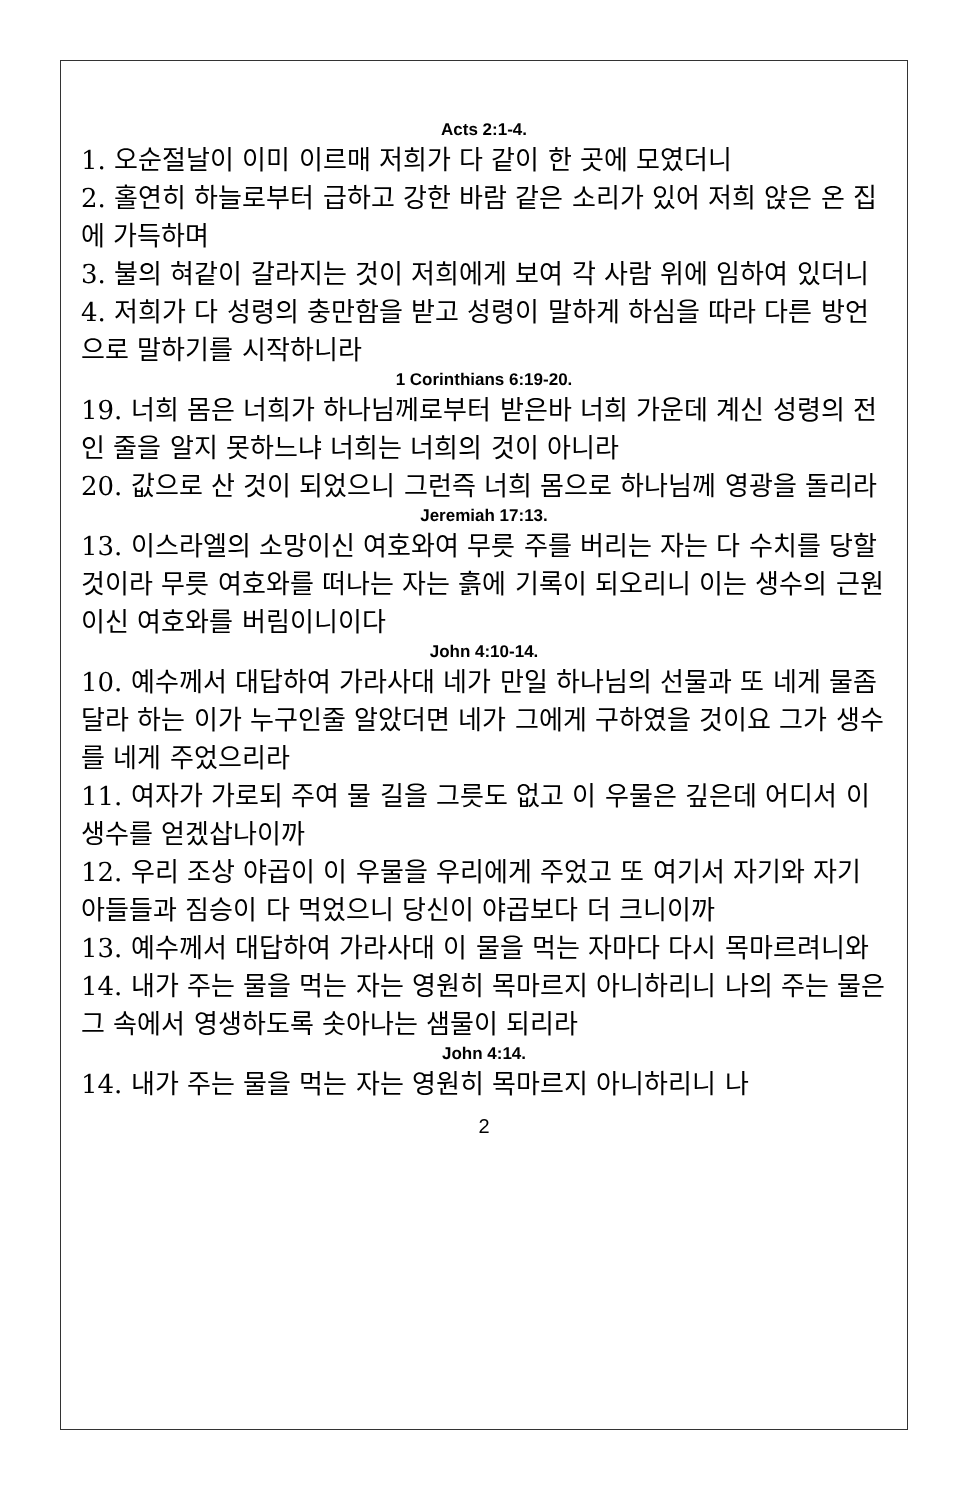Acts 2:1-4.
1. 오순절날이 이미 이르매 저희가 다 같이 한 곳에 모였더니
2. 홀연히 하늘로부터 급하고 강한 바람 같은 소리가 있어 저희 앉은 온 집에 가득하며
3. 불의 혀같이 갈라지는 것이 저희에게 보여 각 사람 위에 임하여 있더니
4. 저희가 다 성령의 충만함을 받고 성령이 말하게 하심을 따라 다른 방언으로 말하기를 시작하니라
1 Corinthians 6:19-20.
19. 너희 몸은 너희가 하나님께로부터 받은바 너희 가운데 계신 성령의 전인 줄을 알지 못하느냐 너희는 너희의 것이 아니라
20. 값으로 산 것이 되었으니 그런즉 너희 몸으로 하나님께 영광을 돌리라
Jeremiah 17:13.
13. 이스라엘의 소망이신 여호와여 무릇 주를 버리는 자는 다 수치를 당할 것이라 무릇 여호와를 떠나는 자는 흙에 기록이 되오리니 이는 생수의 근원이신 여호와를 버림이니이다
John 4:10-14.
10. 예수께서 대답하여 가라사대 네가 만일 하나님의 선물과 또 네게 물좀 달라 하는 이가 누구인줄 알았더면 네가 그에게 구하였을 것이요 그가 생수를 네게 주었으리라
11. 여자가 가로되 주여 물 길을 그릇도 없고 이 우물은 깊은데 어디서 이 생수를 얻겠삽나이까
12. 우리 조상 야곱이 이 우물을 우리에게 주었고 또 여기서 자기와 자기 아들들과 짐승이 다 먹었으니 당신이 야곱보다 더 크니이까
13. 예수께서 대답하여 가라사대 이 물을 먹는 자마다 다시 목마르려니와
14. 내가 주는 물을 먹는 자는 영원히 목마르지 아니하리니 나의 주는 물은 그 속에서 영생하도록 솟아나는 샘물이 되리라
John 4:14.
14. 내가 주는 물을 먹는 자는 영원히 목마르지 아니하리니 나
2